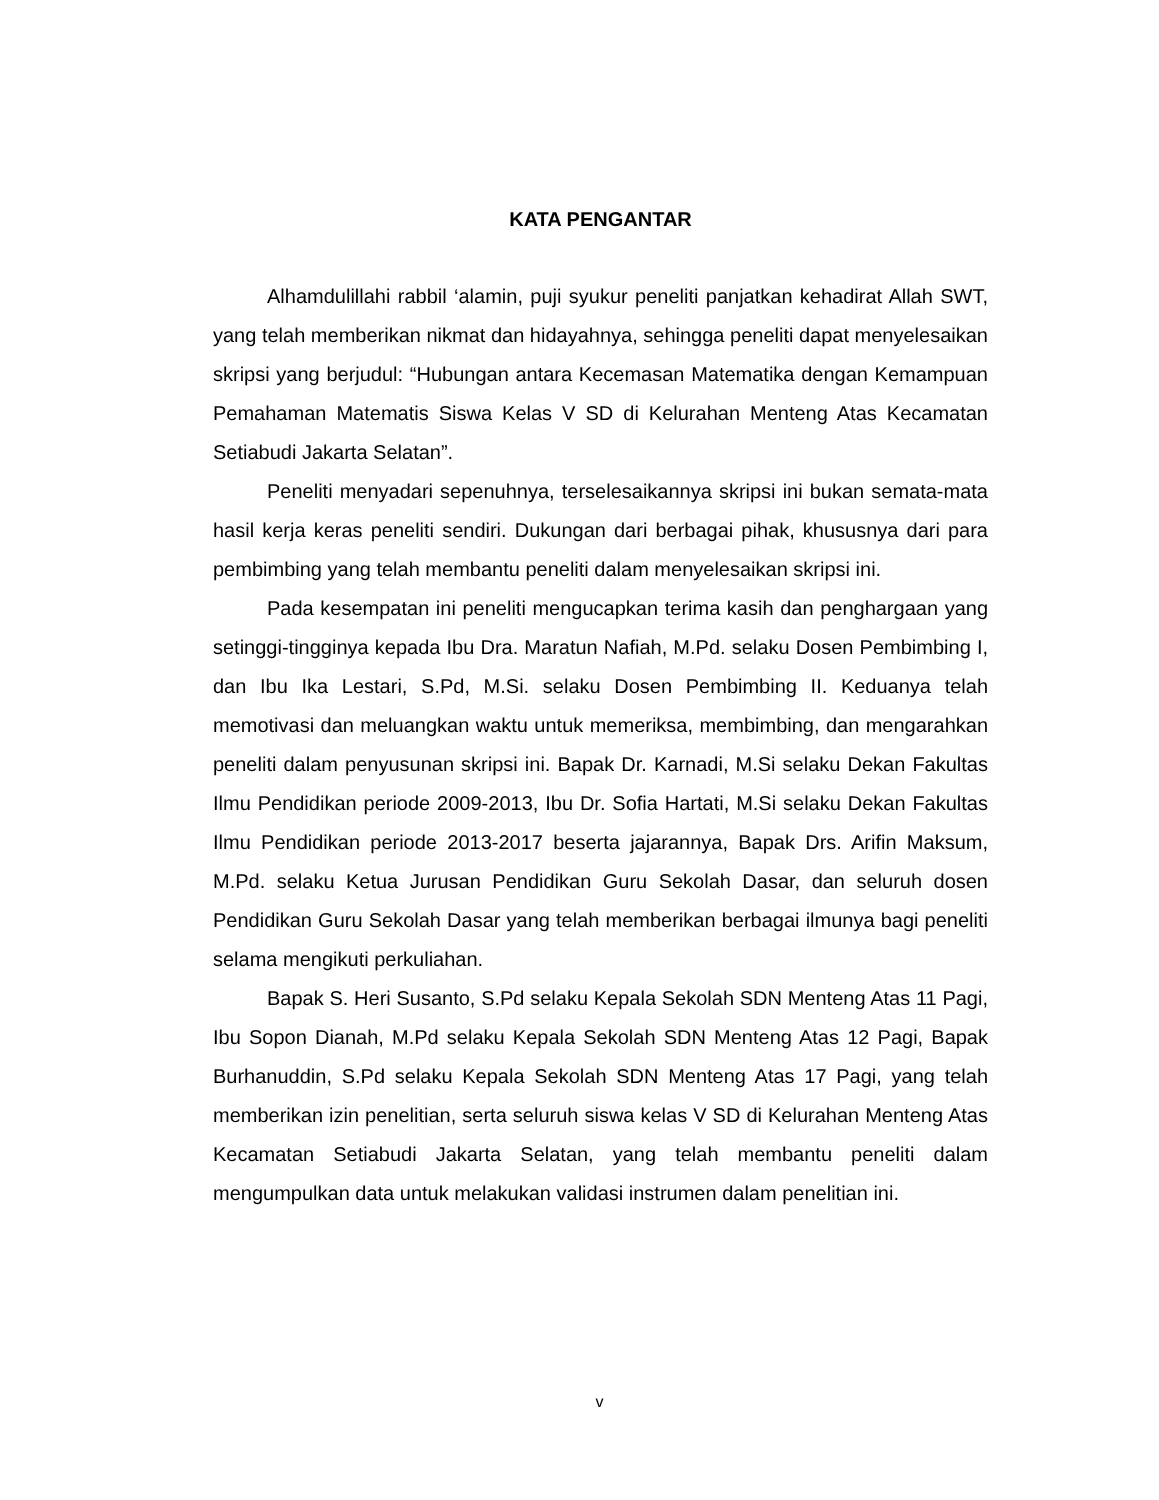KATA PENGANTAR
Alhamdulillahi rabbil ‘alamin, puji syukur peneliti panjatkan kehadirat Allah SWT, yang telah memberikan nikmat dan hidayahnya, sehingga peneliti dapat menyelesaikan skripsi yang berjudul: “Hubungan antara Kecemasan Matematika dengan Kemampuan Pemahaman Matematis Siswa Kelas V SD di Kelurahan Menteng Atas Kecamatan Setiabudi Jakarta Selatan”.
Peneliti menyadari sepenuhnya, terselesaikannya skripsi ini bukan semata-mata hasil kerja keras peneliti sendiri. Dukungan dari berbagai pihak, khususnya dari para pembimbing yang telah membantu peneliti dalam menyelesaikan skripsi ini.
Pada kesempatan ini peneliti mengucapkan terima kasih dan penghargaan yang setinggi-tingginya kepada Ibu Dra. Maratun Nafiah, M.Pd. selaku Dosen Pembimbing I, dan Ibu Ika Lestari, S.Pd, M.Si. selaku Dosen Pembimbing II. Keduanya telah memotivasi dan meluangkan waktu untuk memeriksa, membimbing, dan mengarahkan peneliti dalam penyusunan skripsi ini. Bapak Dr. Karnadi, M.Si selaku Dekan Fakultas Ilmu Pendidikan periode 2009-2013, Ibu Dr. Sofia Hartati, M.Si selaku Dekan Fakultas Ilmu Pendidikan periode 2013-2017 beserta jajarannya, Bapak Drs. Arifin Maksum, M.Pd. selaku Ketua Jurusan Pendidikan Guru Sekolah Dasar, dan seluruh dosen Pendidikan Guru Sekolah Dasar yang telah memberikan berbagai ilmunya bagi peneliti selama mengikuti perkuliahan.
Bapak S. Heri Susanto, S.Pd selaku Kepala Sekolah SDN Menteng Atas 11 Pagi, Ibu Sopon Dianah, M.Pd selaku Kepala Sekolah SDN Menteng Atas 12 Pagi, Bapak Burhanuddin, S.Pd selaku Kepala Sekolah SDN Menteng Atas 17 Pagi, yang telah memberikan izin penelitian, serta seluruh siswa kelas V SD di Kelurahan Menteng Atas Kecamatan Setiabudi Jakarta Selatan, yang telah membantu peneliti dalam mengumpulkan data untuk melakukan validasi instrumen dalam penelitian ini.
v